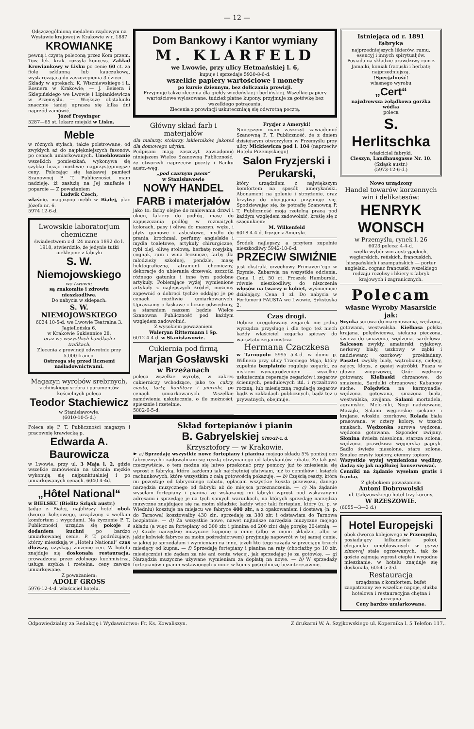— 12 —
Odszczególnioną medalem rządowym na Wystawie krajowej w Krakowie w r. 1887
KROWIANKĘ
pewną i czystą poleconą przez Kom przem. Tow. lek. krak. rozsyła koncess. Zakład Krowiankowy w Lisku po cenie 60 ct. za fiolę szklanną lub kauczukową, wystarczającą do zaszczepienia 3 dzieci.
Składy w aptekach: K. Wiszniewskiego i L. Rosnera w Krakowie; — J. Beisera i Sklepińskiego we Lwowie i Lipiankiewicza w Przemyślu. — Większe obstalunki znacznie taniej uprasza się kilka dni naprzód zamówić.
Józef Freysinger
5287—65 st. lekarz miejski w Lisku.
Meble
w różnych stylach, także polstrowane, od zwykłych aż do najpiękniejszych fasonów, po cenach umiarkowanych. Umeblowanie wszelkich pomieszkań, wykonywa się szybko licząc możliwie najprzystępniejsze ceny. Polecając się łaskawej pamięci Szanownej P. T. Publiczności, mam nadzieję, iż zasłużę na Jej zaufanie i poparcie — Z poważaniem
Ludwik Czech,
właścic. magazynu mebli w Białej, plac Józefa nr. 6.
5974 12-6-d.
Lwowskie laboratorjum chemiczne
świadectwem z d. 24 marca 1892 do l. 1918, stwierdziło, że jedynie tutki nieklejone z fabryki
S. W. Niemojowskiego
we Lwowie,
są znakomite i zdrowiu nieszkodliwe.
Do nabycia w sklepach:
S. W. NIEMOJOWSKIEGO
6034 10-5-d. we Lwowie Teatralna 3. Jagiellońska 6.
w Krakowie Sukiennice 28.
oraz we wszystkich handlach i trafikach.
Zlecenia z prowincji odwrotnie przy 5.000 franco.
Ostrzega się przed licznemi naśladownictwami.
Magazyn wyrobów srebrnych,
z chińskiego srebra i paramentów kościelnych poleca
Teodor Stachiewicz
w Stanisławowie.
(6010-10-5-d.)
Poleca się P. T. Publiczności magazyn i pracownię krawiecką p.
Edwarda A. Baurowicza
w Lwowie, przy ul. 3 Maja l. 2, gdzie wszelkie zamówienia na ubrania męzkie wykonują się najpunktualniej i po umiarkowanych cenach. 6040 4-4d.
„Hôtel National“
w BIELSKU (Bielitz Szląsk austr.)
Jadąc z Białej, najbliższy hotel obok dworca kolejowego, urządzony z wielkim komfortem i wygodami. Na życzenie P. T. Publiczności, urządza się pokoje z dodaniem kuchni po bardzo umiarkowanej cenie. P. T. podróżujący, którzy mieszkają w „Hotelu National“ czas dłuższy, uzyskają zniżenie cen. W hotelu znajduje się doskonała restauracja, prowadzona przez zdolnego kuchmistrza, usługa szybka i rzetelna, ceny zawsze umiarkowane.
Z poważaniem:
ADOLF GROSS
5976-12-4-d. właściciel hotelu.
Dom Bankowy i Kantor wymiany
M. KLARFELD
we Lwowie, przy ulicy Hetmańskiej l. 6,
kupuje i sprzedaje 5930-8-6-d.
wszelkie papiery wartościowe i monety
po kursie dziennym, bez doliczania prowizji.
Przyjmuje także zlecenia dla giełdy wiedeńskiej i berlińskiej. Wszelkie papiery wartościowe wylosowane, tudzież płatne kupony, przyjmuje za gotówkę bez wszelkiego potrącania.
Zlecenia z prowincji uskuteczniają się odwrotną pocztą.
Główny skład farb i materjałów
dla malarzy, stolarzy, lakierników, jakoteż dla domowego użytku.
Podpisani mają zaszczyt zawiadomić niniejszem Wielce Szanowną Publiczność, że otworzyli naprzeciw poczty i Banku austr.-węg.
„pod czarnym psem“
w Stanisławowie
NOWY HANDEL FARB i materjałów
jako to: farby olejne do malowania drzwi i okien, lakiery do podłóg, masę do zapuszczania podłóg w rozmaitych kolorach, pasy i oliwa do maszyn, węże, i płyty gumowe i asbestowe, mydło do prania, krochmal, perfumy angielskie i mydła toaletowe, artykuły chirurgiczne, rybi olej, oliwę stołową, herbatę rosyjską, cognak, rum i wina lecznicze, farby dla młodzieży szkolnej, pendzle, masę hektograficzną, atrament chemiczny, dekoracje do ubierania drzewek, szczotki różnego gatunku i inne tym podobne artykuły. Pobierające wyżej wymienione artykuły z najlepszych źródeł, możemy zapewnić o dobroci tychże oddając je po cenach możliwie umiarkowanych. Upraszamy o łaskawe i liczne odwiedziny, a staraniem naszem będzie Wielce Szanowna Publiczność pod każdym względem zadowolnić.
Z wysokiem poważaniem
Waleryan Rittermann i Sp.
6012 4-4-d. w Stanisławowie.
Cukiernia pod firmą
Marjan Gosławski
w Brzeżanach
poleca wszelkie wyroby, w zakres cukierniczy wchodzące, jako to: cukry, ciasta, torty, konfitury i pierniki, po cenach umiarkowanych. Wszelkie zamówienia uskutecznia, o ile możności, spiesznie i rzetelnie.
5882-6-5-d.
Fryzjer z Ameryki!
Niniejszem mam zaszczyt zawiadomić Szanowną P. T. Publiczność, że z dniem dzisiejszym otworzyłem w Przemyślu przy ulicy Mickiewicza pod l. 104 (naprzeciw Hotelu Przemyskiego)
Salon Fryzjerski i Perukarski,
który urządziłem z największym komfortem na sposób amerykański. Abonament na golenie i strzyżenie, oraz brzytwy do obciągania przyjmuje się. Spodziewając się, że potrafię Szanowną P. T. Publiczność moją rzetelną pracą pod każdym względem zadowolnić, kreślę się z szacunkiem:
M. Wilkenfeld
6018 4-4-d. fryzjer z Ameryki.
Środek najlepszy, a przytem zupełnie nieszkodliwy 5942-10-6-d.
PRZECIW SIWIŹNIE
jest ekstrakt orzechowy Primaveri'ego w Rzymie. Zabarwia na wszystkie odcienia. Cena 1 zł. 50 ct. Proszek Hamburski, równie nieszkodliwy, do niszczenia włosów na twarzy u kobiet, wyśmienicie działający. Cena 1 zł. Do nabycia w Perfumerji FAUSTA we Lwowie, Sykstuska 2.
Czas drogi.
Dobrze uregulowany zegarek nie jedną wyrządza przysługę i dla tego też niech każdy właściciel zegarka spieszy do warsztatu zegarmistrza
Hermana Czaczkesa
w Tarnopolu 5995 5-4-d. w domu p. Willnera przy ulicy Trzeciego Maja, który zupełnie bezpłatnie roguluje zegarki, za niskiem wynagrodzeniem — wszelkie uskutecznia reperacje zegarków i zegarów ściennych, pendulowych itd. i ryczałtowo roczną, lub miesięczną regulację zegarów bądź w zakładach publicznych, bądź też u prywatnych, obejmuje.
Skład fortepianów i pianin
B. Gabryelskiej 5700-27-c. d.
Krzysztofory — w Krakowie.
☛ a) Sprzedaję wszystkie nowe fortepiany i pianina mojego składu 5% poniżej cen fabrycznych i zadowalniam się resztą otrzymanego od fabrykantów rabatu. Że tak jest rzeczywiście, o tem można się łatwo przekonać przy pomocy już to zniesienia się wprost z fabryką, które każdemu jak najchętniej ułatwiam, już to cenników i książek rachunkowych, które wszystkim z całą gotowością pokazuję. — b) Częścią reszty, która mi pozostaje od fabrycznego rabatu, opłacam wszystkie koszta przewozu, danego narzędzia muzycznego od fabryki aż do miejsca przeznaczenia. — c) Na żądanie wysełam fortepiany i pianina ze wskazanej mi fabryki wprost pod wskazanymi adresami i sprzedaję je na tych samych warunkach, na których sprzedaję narzędzia muzyczne znajdujące się na moim składzie; każdy więc taki fortepian, który (n. p. w Wiedniu) kosztuje na miejscu we fabryce 400 złr., a z opakowaniem i dostawą (n. p. do Tarnowa) kosztowałby 430 złr., sprzedaję za 380 złr. i odstawiam do Tarnowa bezpłatnie. — d) Za wszystkie nowe, nawet najtańsze narzędzia muzyczne mojego składu (a więc za fortepiany od 300 złr. i pinnina od 200 złr.) daję porękę 20-letnią. — e) Każde narzędzie muzyczne kupione u mnie (albo w moim składzie, albo w jakiejkolwiek fabryce za moim pośrednictwem) przyjmuję napowrót w tej samej cenie, w jakiej je sprzedałam i wymieniam na inne, jeżeli kto tego zażąda w przeciągu trzech miesięcy od kupna. — f) Sprzedaję fortepiany i pianina na raty (chociażby po 10 złr. miesięcznie) nie żądam za nie ani centa więcej, jak sprzedając je za gotówkę. — g) Narzędzia muzyczne używane wymieniam za dopłatą na nowe. — h) W sprzedaży fortepianów i pianin wstawionych u mnie w komis pośredniczę bezinteresownie.
Istniejąca od r. 1891 fabryka
najprzedniejszych likierów, rumu, esencyj i innych spirytualjów.
Posiada na składzie prawdziwy rum z Jamaiki, koniak fracuski i herbatę najprzedniejszą.
!Specjalność!
własnego wyrobu
„Cert“
najzdrowsza żołądkowa gorżka wódka
poleca
S. Herlitschka
właściciel fabryki,
Cieszyn, Landhausgasse Nr. 10.
(Szląsk austr.)
(5973-12-6-d.)
Nowo urządzony
Handel towarów korzennych win i delikatesów:
HENRYK WONSCH
w Przemyślu, rynek l. 26
6023 poleca: 4-4-d.
wielki wybór win austryjackich, węgierskich, reńskich, francuskich, hiszpańskich i szampańskich — porter angielski, cognac francuski, wszelkiego rodzaju rozolisy i likiery z fabryk krajowych i zagranicznych.
Polecam
własne Wyroby Masarskie jak:
Szynka surowa do marynowania, wędzona, gotowana, westwalska. Kiełbasa polska krajana, polędwicowa, siekana pieczona, świeża do smażenia, wędzona, sardelowa. Salceson zwykły, amatorski, ryjakowy, nerkowy biały, uszkowy w ząbki i nadziewany, ozorkowy przekładany. Pasztet zwykły biały, wątrobiany, cielęcy, zajęcy, klops, z gęsiej wątróbki, Fusza w głowie wieprzowej, Ozór wędzony gotowany. Kiełbaski chrzanowe, do smażenia, Sardelki chrzanowe: Kabanosy suche. Polędwica na karmynadle, wędzona, gotowana, smażona biała, westwalska, zwijana. Salami mortadela, agramskie, Melo-niki, Nogi nadziewane, Mazajki, Salami węgierskie siekane i krajane, włoskie, ozorkowe. Rolada biała prasowana, w cztery kolory, w trzech smakach. Wędzonka surowa wędzona, wędzona gotowana. Szponder zwijany. Słonina świeża niesolona, starsza solona, wędzona, prawdziwa węgierska papryk. Sadło świeże niesolone, stare solone, Smalec czysty topiony, ciemny topiony.
Wszystkie wyżej wymienione wędliny, dadzą się jak najdłużej konserwować.
Cenniki na żądanie wysełam gratis i franko.
Z głębokiem poważaniem
Antoni Dobrowolski
ul. Gałęzowskiego hotel trzy korony.
W RZESZOWIE.
(6055—3—3 d.)
Hotel Europejski
obok dworca kolejowego w Przemyślu, posiadający kilkanaście pokoi, elegancko umeblowanych w porze zimowej stale ogrzewanych, tak że goście zajmują wprost ciepłe i wygodne mieszkanie, w hotelu znajduje się doskonała, 6054 5-3-d.
Restauracja
urządzona z komfortem, bufet zaopatrzony we wszelkie napoje, służba hotelowa i restauracyjna chętna i uprzejma.
Ceny bardzo umiarkowane.
Odpowiedzialny za Redakcję i Wydawnictwo: Fr. Ks. Kowaliszyn. Z drukarni W. A. Szyjkowskiego ul. Kopernika l. 5 Telefon 117..